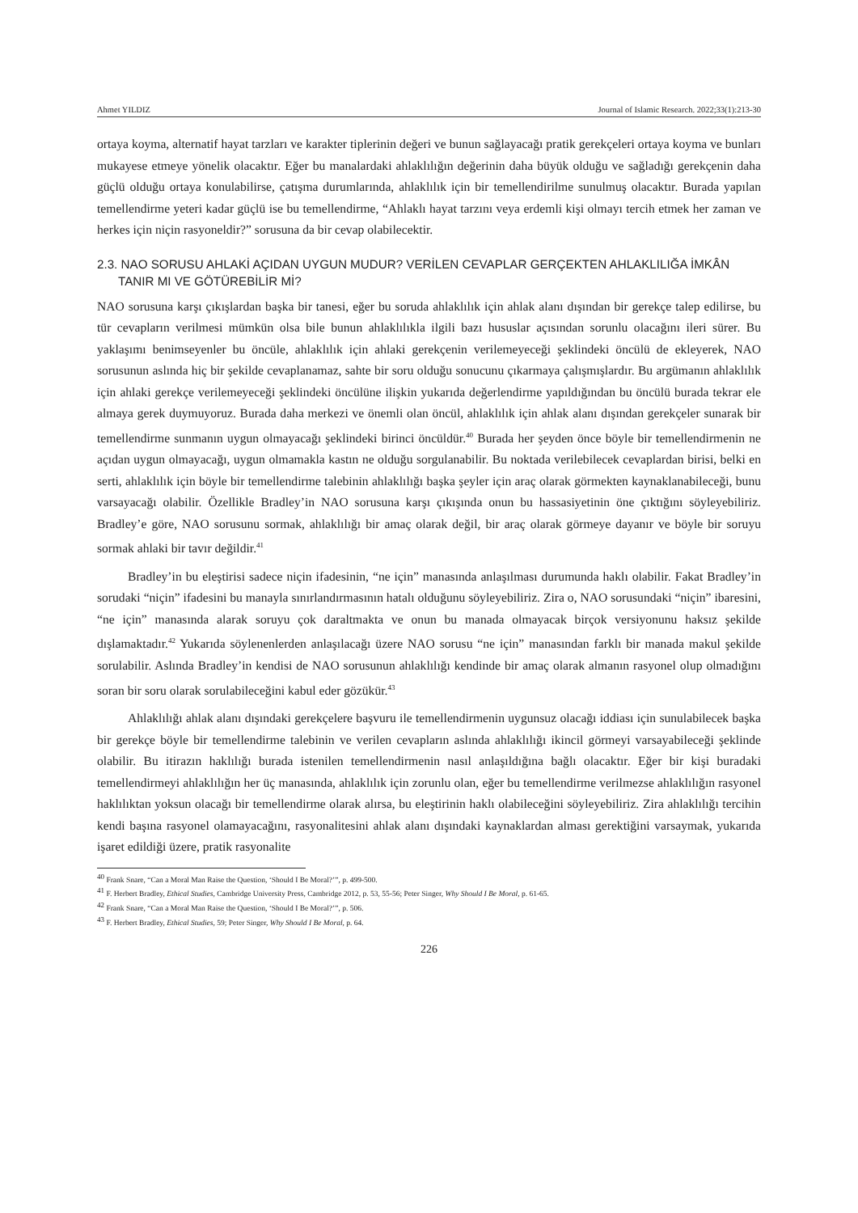Ahmet YILDIZ Journal of Islamic Research. 2022;33(1):213-30
ortaya koyma, alternatif hayat tarzları ve karakter tiplerinin değeri ve bunun sağlayacağı pratik gerekçeleri ortaya koyma ve bunları mukayese etmeye yönelik olacaktır. Eğer bu manalardaki ahlaklılığın değerinin daha büyük olduğu ve sağladığı gerekçenin daha güçlü olduğu ortaya konulabilirse, çatışma durumlarında, ahlaklılık için bir temellendirilme sunulmuş olacaktır. Burada yapılan temellendirme yeteri kadar güçlü ise bu temellendirme, “Ahlaklı hayat tarzını veya erdemli kişi olmayı tercih etmek her zaman ve herkes için niçin rasyoneldir?” sorusuna da bir cevap olabilecektir.
2.3. NAO SORUSU AHLAKİ AÇIDAN UYGUN MUDUR? VERİLEN CEVAPLAR GERÇEKTEN AHLAKLILIĞA İMKÂN TANIR MI VE GÖTÜREBİLİR Mİ?
NAO sorusuna karşı çıkışlardan başka bir tanesi, eğer bu soruda ahlaklılık için ahlak alanı dışından bir gerekçe talep edilirse, bu tür cevapların verilmesi mümkün olsa bile bunun ahlaklılıkla ilgili bazı hususlar açısından sorunlu olacağını ileri sürer. Bu yaklaşımı benimseyenler bu öncüle, ahlaklılık için ahlaki gerekçenin verilemeyeceği şeklindeki öncülü de ekleyerek, NAO sorusunun aslında hiç bir şekilde cevaplanamaz, sahte bir soru olduğu sonucunu çıkarmaya çalışmışlardır. Bu argümanın ahlaklılık için ahlaki gerekçe verilemeyeceği şeklindeki öncülüne ilişkin yukarıda değerlendirme yapıldığından bu öncülü burada tekrar ele almaya gerek duymuyoruz. Burada daha merkezi ve önemli olan öncül, ahlaklılık için ahlak alanı dışından gerekçeler sunarak bir temellendirme sunmanın uygun olmayacağı şeklindeki birinci öncüldür.<sup>40</sup> Burada her şeyden önce böyle bir temellendirmenin ne açıdan uygun olmayacağı, uygun olmamakla kastın ne olduğu sorgulanabilir. Bu noktada verilebilecek cevaplardan birisi, belki en serti, ahlaklılık için böyle bir temellendirme talebinin ahlaklılığı başka şeyler için araç olarak görmekten kaynaklanabileceği, bunu varsayacağı olabilir. Özellikle Bradley’in NAO sorusuna karşı çıkışında onun bu hassasiyetinin öne çıktığını söyleyebiliriz. Bradley’e göre, NAO sorusunu sormak, ahlaklılığı bir amaç olarak değil, bir araç olarak görmeye dayanır ve böyle bir soruyu sormak ahlaki bir tavır değildir.<sup>41</sup>
Bradley’in bu eleştirisi sadece niçin ifadesinin, “ne için” manasında anlaşılması durumunda haklı olabilir. Fakat Bradley’in sorudaki “niçin” ifadesini bu manayla sınırlandırmasının hatalı olduğunu söyleyebiliriz. Zira o, NAO sorusundaki “niçin” ibaresini, “ne için” manasında alarak soruyu çok daraltmakta ve onun bu manada olmayacak birçok versiyonunu haksız şekilde dışlamaktadır.<sup>42</sup> Yukarıda söylenenlerden anlaşılacağı üzere NAO sorusu “ne için” manasından farklı bir manada makul şekilde sorulabilir. Aslında Bradley’in kendisi de NAO sorusunun ahlaklılığı kendinde bir amaç olarak almanın rasyonel olup olmadığını soran bir soru olarak sorulabileceğini kabul eder gözükür.<sup>43</sup>
Ahlaklılığı ahlak alanı dışındaki gerekçelere başvuru ile temellendirmenin uygunsuz olacağı iddiası için sunulabilecek başka bir gerekçe böyle bir temellendirme talebinin ve verilen cevapların aslında ahlaklılığı ikincil görmeyi varsayabileceği şeklinde olabilir. Bu itirazın haklılığı burada istenilen temellendirmenin nasıl anlaşıldığına bağlı olacaktır. Eğer bir kişi buradaki temellendirmeyi ahlaklılığın her üç manasında, ahlaklılık için zorunlu olan, eğer bu temellendirme verilmezse ahlaklılığın rasyonel haklılıktan yoksun olacağı bir temellendirme olarak alırsa, bu eleştirinin haklı olabileceğini söyleyebiliriz. Zira ahlaklılığı tercihin kendi başına rasyonel olamayacağını, rasyonalitesini ahlak alanı dışındaki kaynaklardan alması gerektiğini varsaymak, yukarıda işaret edildiği üzere, pratik rasyonalite
<sup>40</sup> Frank Snare, “Can a Moral Man Raise the Question, ‘Should I Be Moral?’”, p. 499-500.
<sup>41</sup> F. Herbert Bradley, Ethical Studies, Cambridge University Press, Cambridge 2012, p. 53, 55-56; Peter Singer, Why Should I Be Moral, p. 61-65.
<sup>42</sup> Frank Snare, “Can a Moral Man Raise the Question, ‘Should I Be Moral?’”, p. 506.
<sup>43</sup> F. Herbert Bradley, Ethical Studies, 59; Peter Singer, Why Should I Be Moral, p. 64.
226